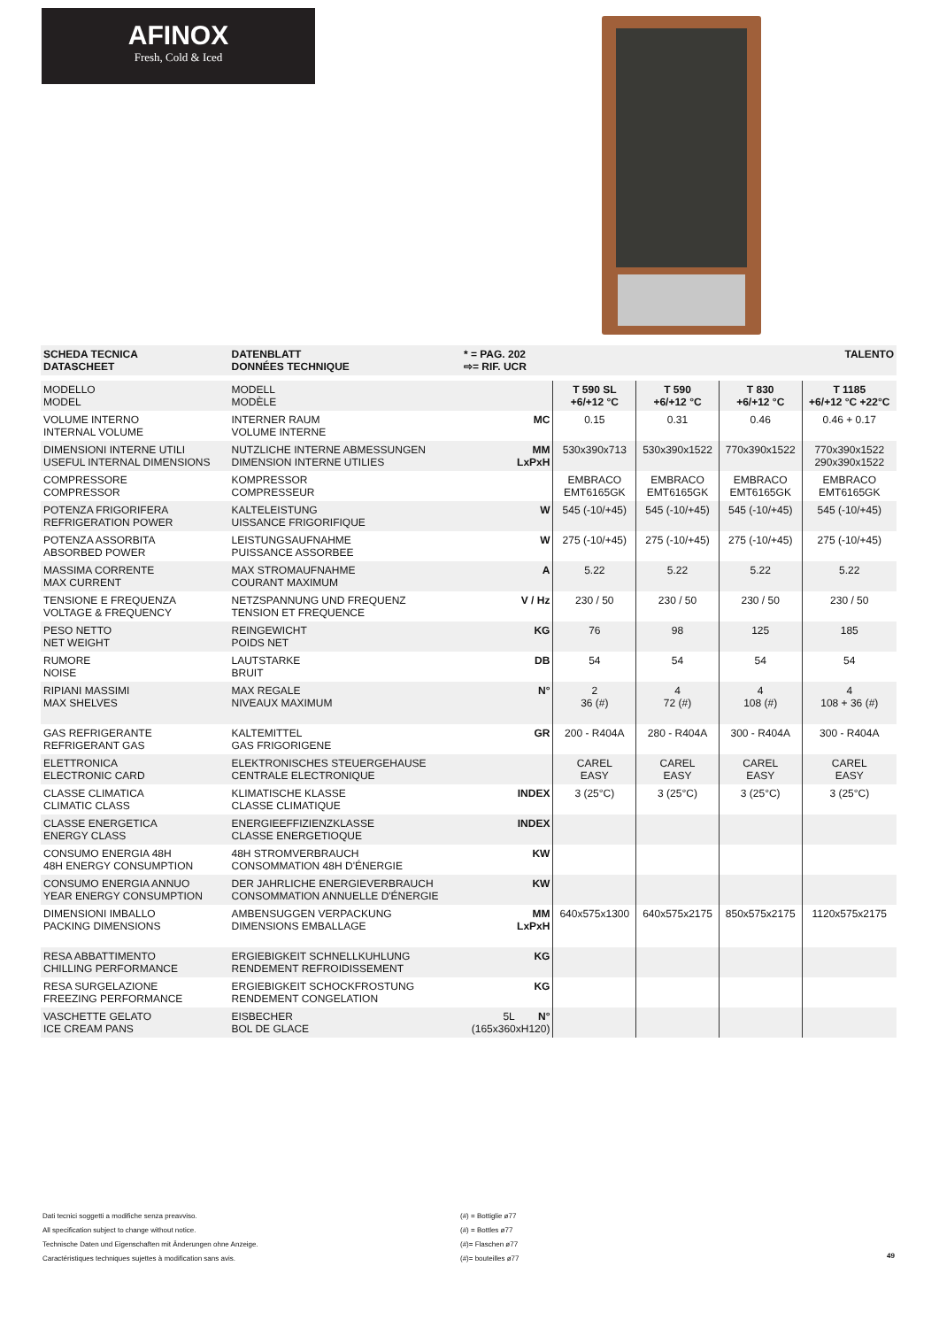AFINOX
Fresh, Cold & Iced
| SCHEDA TECNICA DATASCHEET | DATENBLATT DONNÉES TECHNIQUE | * = PAG. 202 ⇨= RIF. UCR | | | | TALENTO |
| MODELLO MODEL | MODELL MODÈLE | | T 590 SL +6/+12 °C | T 590 +6/+12 °C | T 830 +6/+12 °C | T 1185 +6/+12 °C +22°C |
| VOLUME INTERNO INTERNAL VOLUME | INTERNER RAUM VOLUME INTERNE | MC | 0.15 | 0.31 | 0.46 | 0.46 + 0.17 |
| DIMENSIONI INTERNE UTILI USEFUL INTERNAL DIMENSIONS | NUTZLICHE INTERNE ABMESSUNGEN DIMENSION INTERNE UTILIES | MM LxPxH | 530x390x713 | 530x390x1522 | 770x390x1522 | 770x390x1522 290x390x1522 |
| COMPRESSORE COMPRESSOR | KOMPRESSOR COMPRESSEUR | | EMBRACO EMT6165GK | EMBRACO EMT6165GK | EMBRACO EMT6165GK | EMBRACO EMT6165GK |
| POTENZA FRIGORIFERA REFRIGERATION POWER | KALTELEISTUNG UISSANCE FRIGORIFIQUE | W | 545 (-10/+45) | 545 (-10/+45) | 545 (-10/+45) | 545 (-10/+45) |
| POTENZA ASSORBITA ABSORBED POWER | LEISTUNGSAUFNAHME PUISSANCE ASSORBEE | W | 275 (-10/+45) | 275 (-10/+45) | 275 (-10/+45) | 275 (-10/+45) |
| MASSIMA CORRENTE MAX CURRENT | MAX STROMAUFNAHME COURANT MAXIMUM | A | 5.22 | 5.22 | 5.22 | 5.22 |
| TENSIONE E FREQUENZA VOLTAGE & FREQUENCY | NETZSPANNUNG UND FREQUENZ TENSION ET FREQUENCE | V / Hz | 230 / 50 | 230 / 50 | 230 / 50 | 230 / 50 |
| PESO NETTO NET WEIGHT | REINGEWICHT POIDS NET | KG | 76 | 98 | 125 | 185 |
| RUMORE NOISE | LAUTSTARKE BRUIT | DB | 54 | 54 | 54 | 54 |
| RIPIANI MASSIMI MAX SHELVES | MAX REGALE NIVEAUX MAXIMUM | N° | 2 36 (#) | 4 72 (#) | 4 108 (#) | 4 108 + 36 (#) |
| GAS REFRIGERANTE REFRIGERANT GAS | KALTEMITTEL GAS FRIGORIGENE | GR | 200 - R404A | 280 - R404A | 300 - R404A | 300 - R404A |
| ELETTRONICA ELECTRONIC CARD | ELEKTRONISCHES STEUERGEHAUSE CENTRALE ELECTRONIQUE | | CAREL EASY | CAREL EASY | CAREL EASY | CAREL EASY |
| CLASSE CLIMATICA CLIMATIC CLASS | KLIMATISCHE KLASSE CLASSE CLIMATIQUE | INDEX | 3 (25°C) | 3 (25°C) | 3 (25°C) | 3 (25°C) |
| CLASSE ENERGETICA ENERGY CLASS | ENERGIEEFFIZIENZKLASSE CLASSE ENERGETIOQUE | INDEX | | | | |
| CONSUMO ENERGIA 48H 48H ENERGY CONSUMPTION | 48H STROMVERBRAUCH CONSOMMATION 48H D'ÉNERGIE | KW | | | | |
| CONSUMO ENERGIA ANNUO YEAR ENERGY CONSUMPTION | DER JAHRLICHE ENERGIEVERBRAUCH CONSOMMATION ANNUELLE D'ÉNERGIE | KW | | | | |
| DIMENSIONI IMBALLO PACKING DIMENSIONS | AMBENSUGGEN VERPACKUNG DIMENSIONS EMBALLAGE | MM LxPxH | 640x575x1300 | 640x575x2175 | 850x575x2175 | 1120x575x2175 |
| RESA ABBATTIMENTO CHILLING PERFORMANCE | ERGIEBIGKEIT SCHNELLKUHLUNG RENDEMENT REFROIDISSEMENT | KG | | | | |
| RESA SURGELAZIONE FREEZING PERFORMANCE | ERGIEBIGKEIT SCHOCKFROSTUNG RENDEMENT CONGELATION | KG | | | | |
| VASCHETTE GELATO ICE CREAM PANS | EISBECHER BOL DE GLACE | 5L N° (165x360xH120) | | | | |
Dati tecnici soggetti a modifiche senza preavviso.
All specification subject to change without notice.
Technische Daten und Eigenschaften mit Änderungen ohne Anzeige.
Caractéristiques techniques sujettes à modification sans avis.
(#) = Bottiglie ø77
(#) = Bottles ø77
(#)= Flaschen ø77
(#)= bouteilles ø77
49